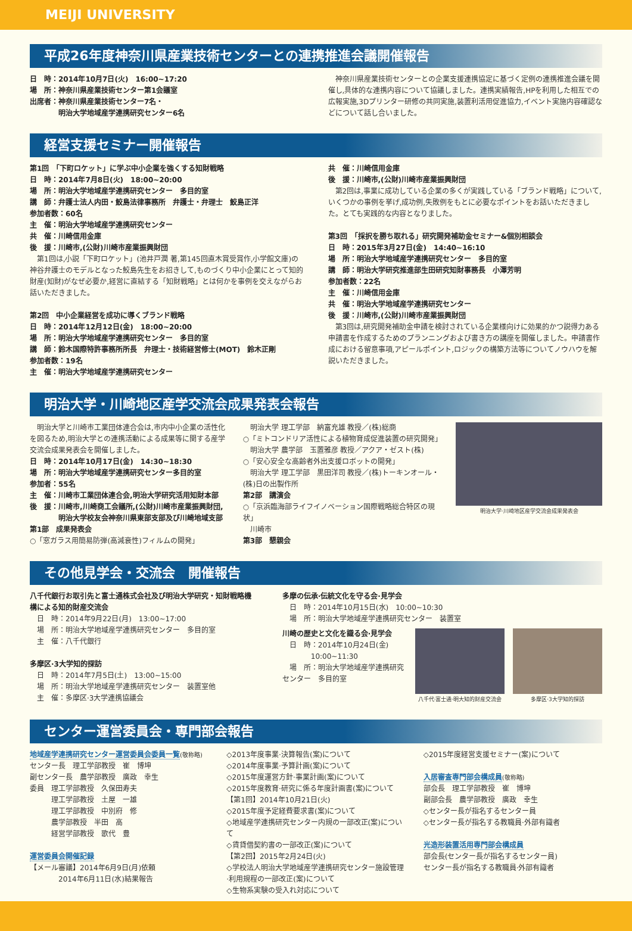MEIJI UNIVERSITY
平成26年度神奈川県産業技術センターとの連携推進会議開催報告
日　時：2014年10月7日(火)　16:00~17:20
場　所：神奈川県産業技術センター第1会議室
出席者：神奈川県産業技術センター7名・
　　　　明治大学地域産学連携研究センター6名
　神奈川県産業技術センターとの企業支援連携協定に基づく定例の連携推進会議を開催し,具体的な連携内容について協議しました。連携実績報告,HPを利用した相互での広報実施,3Dプリンター研修の共同実施,装置利活用促進協力,イベント実施内容確認などについて話し合いました。
経営支援セミナー開催報告
第1回　「下町ロケット」に学ぶ中小企業を強くする知財戦略
日　時：2014年7月8日(火)　18:00~20:00
場　所：明治大学地域産学連携研究センター　多目的室
講　師：弁護士法人内田・鮫島法律事務所　弁護士・弁理士　鮫島正洋
参加者数：60名
主　催：明治大学地域産学連携研究センター
共　催：川崎信用金庫
後　援：川崎市,(公財)川崎市産業振興財団
　第1回は,小説「下町ロケット」(池井戸潤 著,第145回直木賞受賞作,小学館文庫)の神谷弁護士のモデルとなった鮫島先生をお招きして,ものづくり中小企業にとって知的財産(知財)がなぜ必要か,経営に直結する「知財戦略」とは何かを事例を交えながらお話いただきました。
第2回　中小企業経営を成功に導くブランド戦略
日　時：2014年12月12日(金)　18:00~20:00
場　所：明治大学地域産学連携研究センター　多目的室
講　師：鈴木国際特許事務所所長　弁理士・技術経営修士(MOT)　鈴木正剛
参加者数：19名
主　催：明治大学地域産学連携研究センター
共　催：川崎信用金庫
後　援：川崎市,(公財)川崎市産業振興財団
　第2回は,事業に成功している企業の多くが実践している「ブランド戦略」について,いくつかの事例を挙げ,成功例,失敗例をもとに必要なポイントをお話いただきました。とても実践的な内容となりました。
第3回　「採択を勝ち取れる」研究開発補助金セミナー&個別相談会
日　時：2015年3月27日(金)　14:40~16:10
場　所：明治大学地域産学連携研究センター　多目的室
講　師：明治大学研究推進部生田研究知財事務長　小澤芳明
参加者数：22名
主　催：川崎信用金庫
共　催：明治大学地域産学連携研究センター
後　援：川崎市,(公財)川崎市産業振興財団
　第3回は,研究開発補助金申請を検討されている企業様向けに効果的かつ説得力ある申請書を作成するためのプランニングおよび書き方の講座を開催しました。申請書作成における留意事項,アピールポイント,ロジックの構築方法等についてノウハウを解説いただきました。
明治大学・川崎地区産学交流会成果発表会報告
　明治大学と川崎市工業団体連合会は,市内中小企業の活性化を図るため,明治大学との連携活動による成果等に関する産学交流会成果発表会を開催しました。
日　時：2014年10月17日(金)　14:30~18:30
場　所：明治大学地域産学連携研究センター多目的室
参加者：55名
主　催：川崎市工業団体連合会,明治大学研究活用知財本部
後　援：川崎市,川崎商工会議所,(公財)川崎市産業振興財団,
　　　　明治大学校友会神奈川県東部支部及び川崎地域支部
第1部　成果発表会
○「窓ガラス用簡易防弾(高減衰性)フィルムの開発」
　明治大学 理工学部　納富充雄 教授／(株)総商
○「ミトコンドリア活性による植物育成促進装置の研究開発」
　明治大学 農学部　玉置雅彦 教授／アクア・ゼスト(株)
○「安心安全な高齢者外出支援ロボットの開発」
　明治大学 理工学部　黒田洋司 教授／(株)トーキンオール・(株)日の出製作所
第2部　講演会
○「京浜臨海部ライフイノベーション国際戦略総合特区の現状」
　川崎市
第3部　懇親会
明治大学·川崎地区産学交流会成果発表会
その他見学会・交流会　開催報告
八千代銀行お取引先と富士通株式会社及び明治大学研究・知財戦略機構による知的財産交流会
　日　時：2014年9月22日(月)　13:00~17:00
　場　所：明治大学地域産学連携研究センター　多目的室
　主　催：八千代銀行
多摩区·3大学知的探訪
　日　時：2014年7月5日(土)　13:00~15:00
　場　所：明治大学地域産学連携研究センター　装置室他
　主　催：多摩区·3大学連携協議会
多摩の伝承·伝統文化を守る会·見学会
　日　時：2014年10月15日(水)　10:00~10:30
　場　所：明治大学地域産学連携研究センター　装置室
川崎の歴史と文化を識る会·見学会
　日　時：2014年10月24日(金)
　　　　10:00~11:30
　場　所：明治大学地域産学連携研究センター　多目的室
八千代·富士通·明大知的財産交流会
多摩区·3大学知的探訪
センター運営委員会・専門部会報告
地域産学連携研究センター運営委員会委員一覧(敬称略)
センター長　理工学部教授　崔　博坤
副センター長　農学部教授　廣政　幸生
委員　理工学部教授　久保田寿夫
　　　理工学部教授　土屋　一雄
　　　理工学部教授　中別府　修
　　　農学部教授　半田　高
　　　経営学部教授　歌代　豊
運営委員会開催記録
【メール審議】2014年6月9日(月)依頼
　　　　2014年6月11日(水)結果報告
◇2013年度事業·決算報告(案)について
◇2014年度事業·予算計画(案)について
◇2015年度運営方針·事業計画(案)について
◇2015年度教育·研究に係る年度計画書(案)について
【第1回】2014年10月21日(火)
◇2015年度予定経費要求書(案)について
◇地域産学連携研究センター内規の一部改正(案)について
◇賃貸借契約書の一部改正(案)について
【第2回】2015年2月24日(火)
◇学校法人明治大学地域産学連携研究センター施設管理·利用規程の一部改正(案)について
◇生物系実験の受入れ対応について
◇2015年度経営支援セミナー(案)について
入居審査専門部会構成員(敬称略)
部会長　理工学部教授　崔　博坤
副部会長　農学部教授　廣政　幸生
◇センター長が指名するセンター員
◇センター長が指名する教職員·外部有識者
光造形装置活用専門部会構成員
部会長(センター長が指名するセンター員)
センター長が指名する教職員·外部有識者